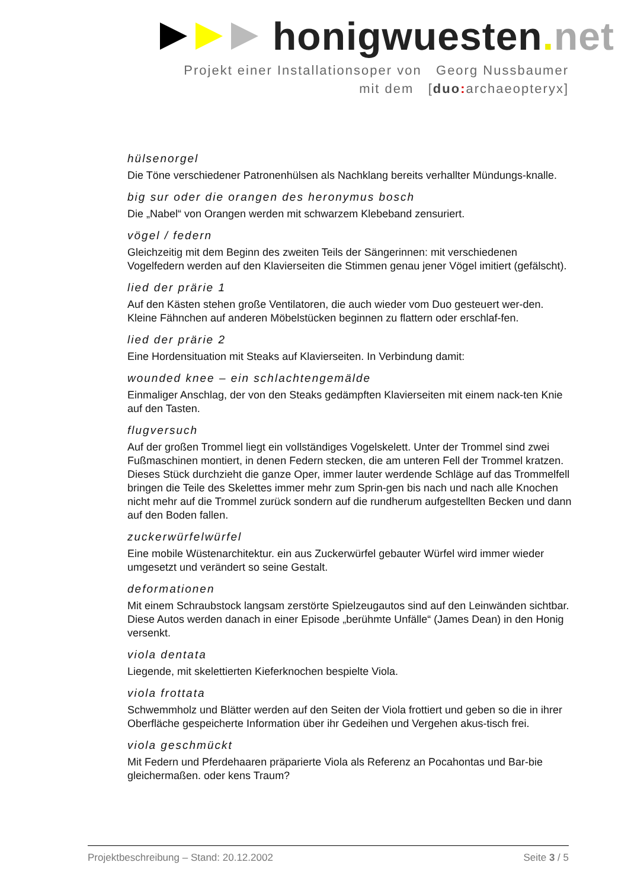honigwuesten. net
Projekt einer Installationsoper von Georg Nussbaumer
mit dem [duo: archaeopteryx]
hülsenorgel
Die Töne verschiedener Patronenhülsen als Nachklang bereits verhallter Mündungs-knalle.
big sur oder die orangen des heronymus bosch
Die „Nabel“ von Orangen werden mit schwarzem Klebeband zensuriert.
vögel / federn
Gleichzeitig mit dem Beginn des zweiten Teils der Sängerinnen: mit verschiedenen Vogelfedern werden auf den Klavierseiten die Stimmen genau jener Vögel imitiert (gefälscht).
lied der prärie 1
Auf den Kästen stehen große Ventilatoren, die auch wieder vom Duo gesteuert wer-den. Kleine Fähnchen auf anderen Möbelstücken beginnen zu flattern oder erschlaf-fen.
lied der prärie 2
Eine Hordensituation mit Steaks auf Klavierseiten. In Verbindung damit:
wounded knee – ein schlachtengemälde
Einmaliger Anschlag, der von den Steaks gedämpften Klavierseiten mit einem nack-ten Knie auf den Tasten.
flugversuch
Auf der großen Trommel liegt ein vollständiges Vogelskelett. Unter der Trommel sind zwei Fußmaschinen montiert, in denen Federn stecken, die am unteren Fell der Trommel kratzen. Dieses Stück durchzieht die ganze Oper, immer lauter werdende Schläge auf das Trommelfell bringen die Teile des Skelettes immer mehr zum Sprin-gen bis nach und nach alle Knochen nicht mehr auf die Trommel zurück sondern auf die rundherum aufgestellten Becken und dann auf den Boden fallen.
zuckerwürfelwürfel
Eine mobile Wüstenarchitektur. ein aus Zuckerwürfel gebauter Würfel wird immer wieder umgesetzt und verändert so seine Gestalt.
deformationen
Mit einem Schraubstock langsam zerstörte Spielzeugautos sind auf den Leinwänden sichtbar. Diese Autos werden danach in einer Episode „berühmte Unfälle“ (James Dean) in den Honig versenkt.
viola dentata
Liegende, mit skelettierten Kieferknochen bespielte Viola.
viola frottata
Schwemmholz und Blätter werden auf den Seiten der Viola frottiert und geben so die in ihrer Oberfläche gespeicherte Information über ihr Gedeihen und Vergehen akus-tisch frei.
viola geschmückt
Mit Federn und Pferdehaaren präparierte Viola als Referenz an Pocahontas und Bar-bie gleichermaßen. oder kens Traum?
Projektbeschreibung – Stand: 20.12.2002 Seite 3 / 5